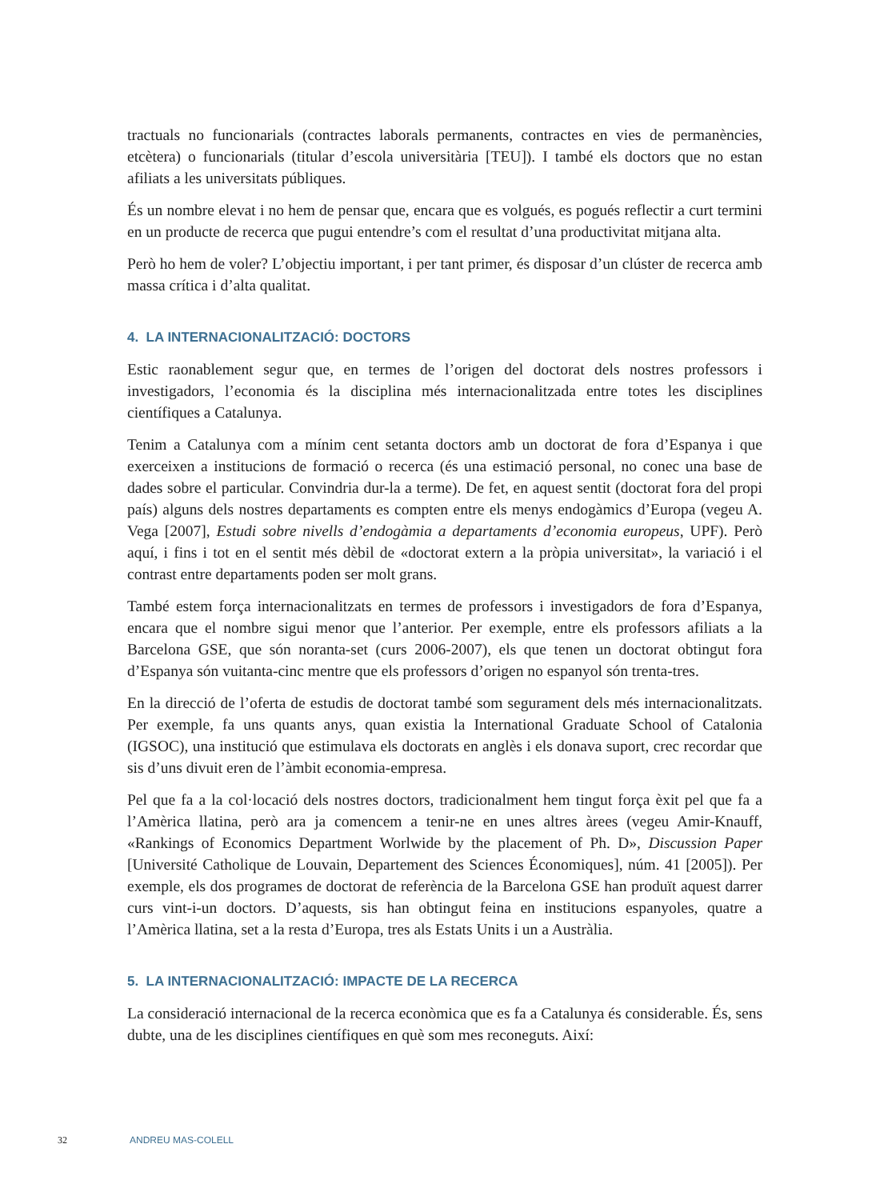tractuals no funcionarials (contractes laborals permanents, contractes en vies de permanències, etcètera) o funcionarials (titular d’escola universitària [TEU]). I també els doctors que no estan afiliats a les universitats públiques.
És un nombre elevat i no hem de pensar que, encara que es volgués, es pogués reflectir a curt termini en un producte de recerca que pugui entendre’s com el resultat d’una productivitat mitjana alta.
Però ho hem de voler? L’objectiu important, i per tant primer, és disposar d’un clúster de recerca amb massa crítica i d’alta qualitat.
4. LA INTERNACIONALITZACIÓ: DOCTORS
Estic raonablement segur que, en termes de l’origen del doctorat dels nostres professors i investigadors, l’economia és la disciplina més internacionalitzada entre totes les disciplines científiques a Catalunya.
Tenim a Catalunya com a mínim cent setanta doctors amb un doctorat de fora d’Espanya i que exerceixen a institucions de formació o recerca (és una estimació personal, no conec una base de dades sobre el particular. Convindria dur-la a terme). De fet, en aquest sentit (doctorat fora del propi país) alguns dels nostres departaments es compten entre els menys endogàmics d’Europa (vegeu A. Vega [2007], Estudi sobre nivells d’endogàmia a departaments d’economia europeus, UPF). Però aquí, i fins i tot en el sentit més dèbil de «doctorat extern a la pròpia universitat», la variació i el contrast entre departaments poden ser molt grans.
També estem força internacionalitzats en termes de professors i investigadors de fora d’Espanya, encara que el nombre sigui menor que l’anterior. Per exemple, entre els professors afiliats a la Barcelona GSE, que són noranta-set (curs 2006-2007), els que tenen un doctorat obtingut fora d’Espanya són vuitanta-cinc mentre que els professors d’origen no espanyol són trenta-tres.
En la direcció de l’oferta de estudis de doctorat també som segurament dels més internacionalitzats. Per exemple, fa uns quants anys, quan existia la International Graduate School of Catalonia (IGSOC), una institució que estimulava els doctorats en anglès i els donava suport, crec recordar que sis d’uns divuit eren de l’àmbit economia-empresa.
Pel que fa a la col·locació dels nostres doctors, tradicionalment hem tingut força èxit pel que fa a l’Amèrica llatina, però ara ja comencem a tenir-ne en unes altres àrees (vegeu Amir-Knauff, «Rankings of Economics Department Worlwide by the placement of Ph. D», Discussion Paper [Université Catholique de Louvain, Departement des Sciences Économiques], núm. 41 [2005]). Per exemple, els dos programes de doctorat de referència de la Barcelona GSE han produït aquest darrer curs vint-i-un doctors. D’aquests, sis han obtingut feina en institucions espanyoles, quatre a l’Amèrica llatina, set a la resta d’Europa, tres als Estats Units i un a Austràlia.
5. LA INTERNACIONALITZACIÓ: IMPACTE DE LA RECERCA
La consideració internacional de la recerca econòmica que es fa a Catalunya és considerable. És, sens dubte, una de les disciplines científiques en què som mes reconeguts. Així:
32 ANDREU MAS-COLELL